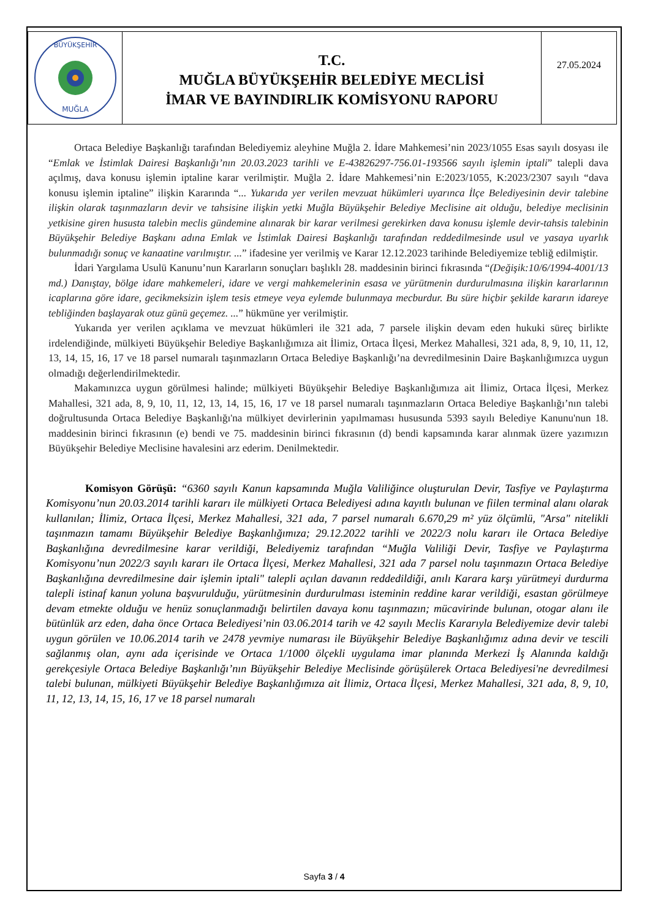BÜYÜKŞEHİR
MUĞLA
T.C.
MUĞLA BÜYÜKŞEHİR BELEDİYE MECLİSİ
İMAR VE BAYINDIRLIK KOMİSYONU RAPORU
27.05.2024
Ortaca Belediye Başkanlığı tarafından Belediyemiz aleyhine Muğla 2. İdare Mahkemesi’nin 2023/1055 Esas sayılı dosyası ile “Emlak ve İstimlak Dairesi Başkanlığı’nın 20.03.2023 tarihli ve E-43826297-756.01-193566 sayılı işlemin iptali” talepli dava açılmış, dava konusu işlemin iptaline karar verilmiştir. Muğla 2. İdare Mahkemesi’nin E:2023/1055, K:2023/2307 sayılı “dava konusu işlemin iptaline” ilişkin Kararında “... Yukarıda yer verilen mevzuat hükümleri uyarınca İlçe Belediyesinin devir talebine ilişkin olarak taşınmazların devir ve tahsisine ilişkin yetki Muğla Büyükşehir Belediye Meclisine ait olduğu, belediye meclisinin yetkisine giren hususta talebin meclis gündemine alınarak bir karar verilmesi gerekirken dava konusu işlemle devir-tahsis talebinin Büyükşehir Belediye Başkanı adına Emlak ve İstimlak Dairesi Başkanlığı tarafından reddedilmesinde usul ve yasaya uyarlık bulunmadığı sonuç ve kanaatine varılmıştır. ...” ifadesine yer verilmiş ve Karar 12.12.2023 tarihinde Belediyemize tebliğ edilmiştir.
İdari Yargılama Usulü Kanunu’nun Kararların sonuçları başlıklı 28. maddesinin birinci fıkrasında “(Değişik:10/6/1994-4001/13 md.) Danıştay, bölge idare mahkemeleri, idare ve vergi mahkemelerinin esasa ve yürütmenin durdurulmasına ilişkin kararlarının icaplarına göre idare, gecikmeksizin işlem tesis etmeye veya eylemde bulunmaya mecburdur. Bu süre hiçbir şekilde kararın idareye tebliğinden başlayarak otuz günü geçemez. ...” hükmüne yer verilmiştir.
Yukarıda yer verilen açıklama ve mevzuat hükümleri ile 321 ada, 7 parsele ilişkin devam eden hukuki süreç birlikte irdelendiğinde, mülkiyeti Büyükşehir Belediye Başkanlığımıza ait İlimiz, Ortaca İlçesi, Merkez Mahallesi, 321 ada, 8, 9, 10, 11, 12, 13, 14, 15, 16, 17 ve 18 parsel numaralı taşınmazların Ortaca Belediye Başkanlığı’na devredilmesinin Daire Başkanlığımızca uygun olmadığı değerlendirilmektedir.
Makamınızca uygun görülmesi halinde; mülkiyeti Büyükşehir Belediye Başkanlığımıza ait İlimiz, Ortaca İlçesi, Merkez Mahallesi, 321 ada, 8, 9, 10, 11, 12, 13, 14, 15, 16, 17 ve 18 parsel numaralı taşınmazların Ortaca Belediye Başkanlığı’nın talebi doğrultusunda Ortaca Belediye Başkanlığı'na mülkiyet devirlerinin yapılmaması hususunda 5393 sayılı Belediye Kanunu'nun 18. maddesinin birinci fıkrasının (e) bendi ve 75. maddesinin birinci fıkrasının (d) bendi kapsamında karar alınmak üzere yazımızın Büyükşehir Belediye Meclisine havalesini arz ederim. Denilmektedir.
Komisyon Görüşü: “6360 sayılı Kanun kapsamında Muğla Valiliğince oluşturulan Devir, Tasfiye ve Paylaştırma Komisyonu’nun 20.03.2014 tarihli kararı ile mülkiyeti Ortaca Belediyesi adına kayıtlı bulunan ve fiilen terminal alanı olarak kullanılan; İlimiz, Ortaca İlçesi, Merkez Mahallesi, 321 ada, 7 parsel numaralı 6.670,29 m² yüz ölçümlü, "Arsa" nitelikli taşınmazın tamamı Büyükşehir Belediye Başkanlığımıza; 29.12.2022 tarihli ve 2022/3 nolu kararı ile Ortaca Belediye Başkanlığına devredilmesine karar verildiği, Belediyemiz tarafından “Muğla Valiliği Devir, Tasfiye ve Paylaştırma Komisyonu’nun 2022/3 sayılı kararı ile Ortaca İlçesi, Merkez Mahallesi, 321 ada 7 parsel nolu taşınmazın Ortaca Belediye Başkanlığına devredilmesine dair işlemin iptali" talepli açılan davanın reddedildiği, anılı Karara karşı yürütmeyi durdurma talepli istinaf kanun yoluna başvurulduğu, yürütmesinin durdurulması isteminin reddine karar verildiği, esastan görülmeye devam etmekte olduğu ve henüz sonuçlanmadığı belirtilen davaya konu taşınmazın; mücavirinde bulunan, otogar alanı ile bütünlük arz eden, daha önce Ortaca Belediyesi’nin 03.06.2014 tarih ve 42 sayılı Meclis Kararıyla Belediyemize devir talebi uygun görülen ve 10.06.2014 tarih ve 2478 yevmiye numarası ile Büyükşehir Belediye Başkanlığımız adına devir ve tescili sağlanmış olan, aynı ada içerisinde ve Ortaca 1/1000 ölçekli uygulama imar planında Merkezi İş Alanında kaldığı gerekçesiyle Ortaca Belediye Başkanlığı’nın Büyükşehir Belediye Meclisinde görüşülerek Ortaca Belediyesi'ne devredilmesi talebi bulunan, mülkiyeti Büyükşehir Belediye Başkanlığımıza ait İlimiz, Ortaca İlçesi, Merkez Mahallesi, 321 ada, 8, 9, 10, 11, 12, 13, 14, 15, 16, 17 ve 18 parsel numaralı
Sayfa 3 / 4